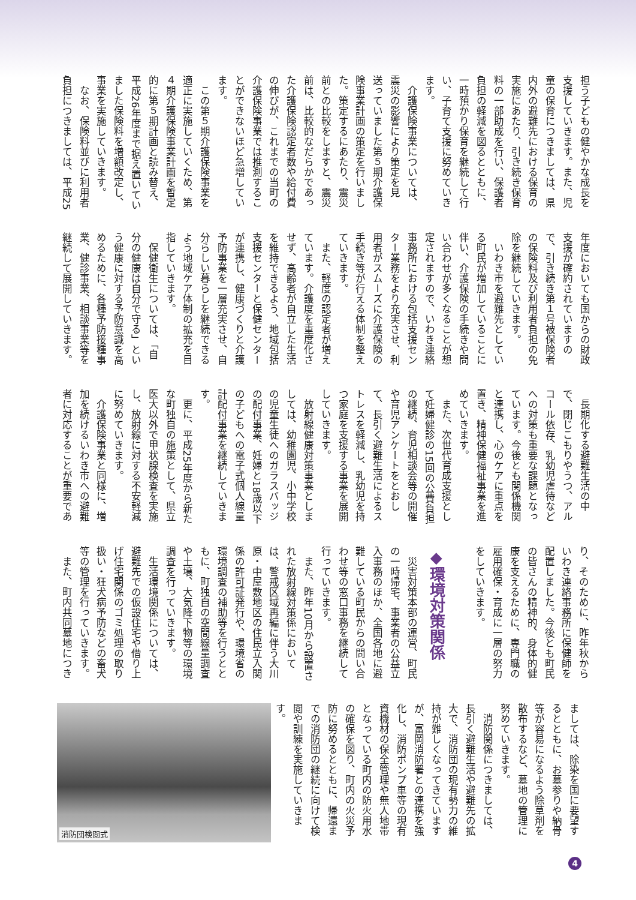担う子どもの健やかな成長を
支援していきます。また、児
童の保育につきましては、県
内外の避難先における保育の
実施にあたり、引き続き保育
料の一部助成を行い、保護者
負担の軽減を図るとともに、
一時預かり保育を継続して行
い、子育て支援に努めていき
ます。
　介護保険事業については、
震災の影響により策定を見
送っていました第５期介護保
険事業計画の策定を行いまし
た。策定するにあたり、震災
前との比較をしますと、震災
前は、比較的なだらかであっ
た介護保険認定者数や給付費
の伸びが、これまでの当町の
介護保険事業では推測するこ
とができないほど急増してい
ます。
　この第５期介護保険事業を
適正に実施していくため、第
４期介護保険事業計画を暫定
的に第５期計画と読み替え、
平成26年度まで据え置いてい
ました保険料を増額改定し、
事業を実施していきます。
　なお、保険料並びに利用者
負担につきましては、平成25
年度においても国からの財政
支援が確約されていますの
で、引き続き第１号被保険者
の保険料及び利用者負担の免
除を継続していきます。
　いわき市を避難先としてい
る町民が増加していることに
伴い、介護保険の手続きや問
い合わせが多くなることが想
定されますので、いわき連絡
事務所における包括支援セン
ター業務をより充実させ、利
用者がスムーズに介護保険の
手続き等が行える体制を整え
ていきます。
　また、軽度の認定者が増え
ています。介護度を重度化さ
せず、高齢者が自立した生活
を維持できるよう、地域包括
支援センターと保健センター
が連携し、健康づくりと介護
予防事業を一層充実させ、自
分らしい暮らしを継続できる
よう地域ケア体制の拡充を目
指していきます。
　保健衛生については、「自
分の健康は自分で守る」とい
う健康に対する予防意識を高
めるために、各種予防接種事
業、健診事業、相談事業等を
継続して展開していきます。
　長期化する避難生活の中
で、閉じこもりやうつ、アル
コール依存、乳幼児虐待など
への対策も重要な課題となっ
ています。今後とも関係機関
と連携し、心のケアに重点を
置き、精神保健福祉事業を進
めていきます。
　また、次世代育成支援とし
て妊婦健診の15回の公費負担
の継続、育児相談会等の開催
や育児アンケートをとおし
て、長引く避難生活によるス
トレスを軽減し、乳幼児を持
つ家庭を支援する事業を展開
していきます。
　放射線健康対策事業としま
しては、幼稚園児、小中学校
の児童生徒へのガラスバッジ
の配付事業、妊婦と18歳以下
の子どもへの電子式個人線量
計配付事業を継続していきま
す。
　更に、平成25年度から新た
な町独自の施策として、県立
医大以外で甲状腺検査を実施
し、放射線に対する不安軽減
に努めていきます。
　介護保険事業と同様に、増
加を続けるいわき市への避難
者に対応することが重要であ
り、そのために、昨年秋から
いわき連絡事務所に保健師を
配置しました。今後とも町民
の皆さんの精神的、身体的健
康を支えるために、専門職の
雇用確保・育成に一層の努力
をしていきます。
　
◆環境対策関係
　災害対策本部の運営、町民
の一時帰宅、事業者の公益立
入事務のほか、全国各地に避
難している町民からの問い合
わせ等の窓口事務を継続して
行っていきます。
　また、昨年10月から設置さ
れた放射線対策係において
は、警戒区域再編に伴う大川
原・中屋敷地区の住民立入関
係の許可証発行や、環境省の
環境調査の補助等を行うとと
もに、町独自の空間線量調査
や土壌、大気降下物等の環境
調査を行っていきます。
　生活環境関係については、
避難先での仮設住宅や借り上
げ住宅関係のゴミ処理の取り
扱い・狂犬病予防などの畜犬
等の管理を行っていきます。
　また、町内共同墓地につき
ましては、除染を国に要望す
るとともに、お墓参りや納骨
等が容易になるよう除草剤を
散布するなど、墓地の管理に
努めていきます。
　消防関係につきましては、
長引く避難生活や避難先の拡
大で、消防団の現有勢力の維
持が難しくなってきています
が、富岡消防署との連携を強
化し、消防ポンプ車等の現有
資機材の保全管理や無人地帯
となっている町内の防火用水
の確保を図り、町内の火災予
防に努めるとともに、帰還ま
での消防団の継続に向けて検
閲や訓練を実施していきま
す。
消防団検閲式
4